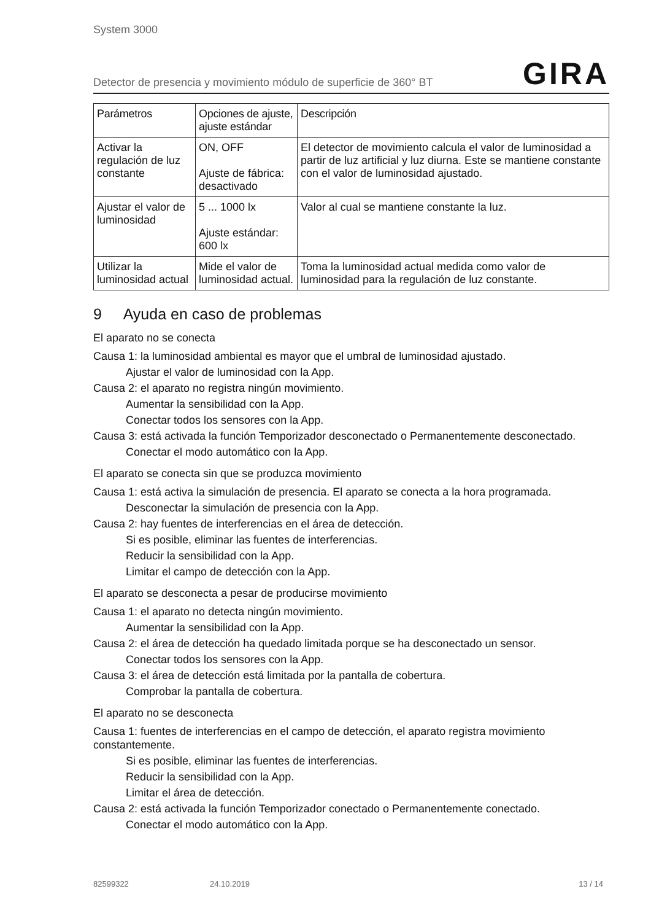System 3000
Detector de presencia y movimiento módulo de superficie de 360° BT GIRA
| Parámetros | Opciones de ajuste, ajuste estándar | Descripción |
| --- | --- | --- |
| Activar la regulación de luz constante | ON, OFF Ajuste de fábrica: desactivado | El detector de movimiento calcula el valor de luminosidad a partir de luz artificial y luz diurna. Este se mantiene constante con el valor de luminosidad ajustado. |
| Ajustar el valor de luminosidad | 5 ... 1000 lx Ajuste estándar: 600 lx | Valor al cual se mantiene constante la luz. |
| Utilizar la luminosidad actual | Mide el valor de luminosidad actual. | Toma la luminosidad actual medida como valor de luminosidad para la regulación de luz constante. |
9 Ayuda en caso de problemas
El aparato no se conecta
Causa 1: la luminosidad ambiental es mayor que el umbral de luminosidad ajustado.
Ajustar el valor de luminosidad con la App.
Causa 2: el aparato no registra ningún movimiento.
Aumentar la sensibilidad con la App.
Conectar todos los sensores con la App.
Causa 3: está activada la función Temporizador desconectado o Permanentemente desconectado.
Conectar el modo automático con la App.
El aparato se conecta sin que se produzca movimiento
Causa 1: está activa la simulación de presencia. El aparato se conecta a la hora programada.
Desconectar la simulación de presencia con la App.
Causa 2: hay fuentes de interferencias en el área de detección.
Si es posible, eliminar las fuentes de interferencias.
Reducir la sensibilidad con la App.
Limitar el campo de detección con la App.
El aparato se desconecta a pesar de producirse movimiento
Causa 1: el aparato no detecta ningún movimiento.
Aumentar la sensibilidad con la App.
Causa 2: el área de detección ha quedado limitada porque se ha desconectado un sensor.
Conectar todos los sensores con la App.
Causa 3: el área de detección está limitada por la pantalla de cobertura.
Comprobar la pantalla de cobertura.
El aparato no se desconecta
Causa 1: fuentes de interferencias en el campo de detección, el aparato registra movimiento constantemente.
Si es posible, eliminar las fuentes de interferencias.
Reducir la sensibilidad con la App.
Limitar el área de detección.
Causa 2: está activada la función Temporizador conectado o Permanentemente conectado.
Conectar el modo automático con la App.
82599322 24.10.2019 13 / 14